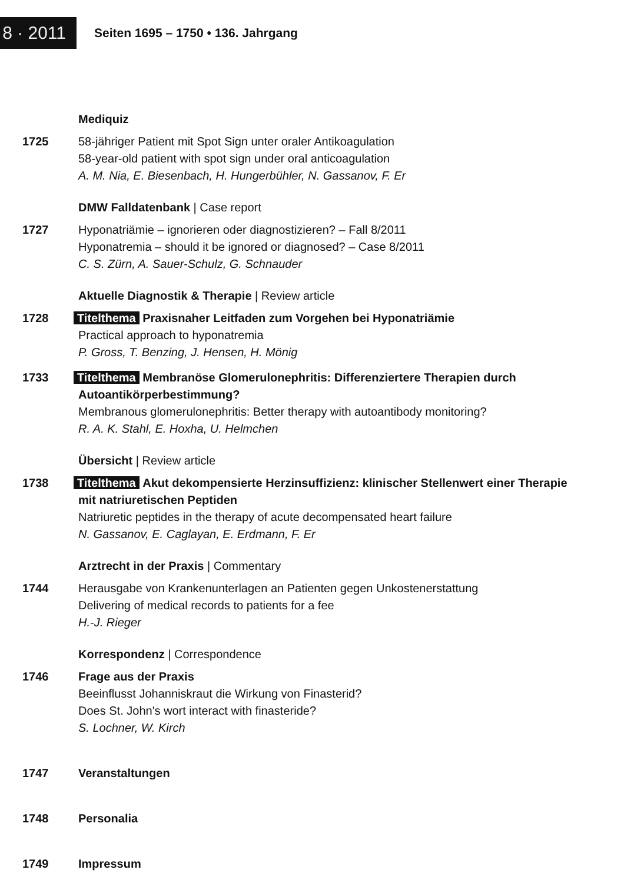8 · 2011
Seiten 1695 – 1750 • 136. Jahrgang
Mediquiz
1725 58-jähriger Patient mit Spot Sign unter oraler Antikoagulation
58-year-old patient with spot sign under oral anticoagulation
A. M. Nia, E. Biesenbach, H. Hungerbühler, N. Gassanov, F. Er
DMW Falldatenbank | Case report
1727 Hyponatriämie – ignorieren oder diagnostizieren? – Fall 8/2011
Hyponatremia – should it be ignored or diagnosed? – Case 8/2011
C. S. Zürn, A. Sauer-Schulz, G. Schnauder
Aktuelle Diagnostik & Therapie | Review article
1728 Titelthema Praxisnaher Leitfaden zum Vorgehen bei Hyponatriämie
Practical approach to hyponatremia
P. Gross, T. Benzing, J. Hensen, H. Mönig
1733 Titelthema Membranöse Glomerulonephritis: Differenziertere Therapien durch Autoantikörperbestimmung?
Membranous glomerulonephritis: Better therapy with autoantibody monitoring?
R. A. K. Stahl, E. Hoxha, U. Helmchen
Übersicht | Review article
1738 Titelthema Akut dekompensierte Herzinsuffizienz: klinischer Stellenwert einer Therapie mit natriuretischen Peptiden
Natriuretic peptides in the therapy of acute decompensated heart failure
N. Gassanov, E. Caglayan, E. Erdmann, F. Er
Arztrecht in der Praxis | Commentary
1744 Herausgabe von Krankenunterlagen an Patienten gegen Unkostenerstattung
Delivering of medical records to patients for a fee
H.-J. Rieger
Korrespondenz | Correspondence
1746 Frage aus der Praxis
Beeinflusst Johanniskraut die Wirkung von Finasterid?
Does St. John's wort interact with finasteride?
S. Lochner, W. Kirch
1747 Veranstaltungen
1748 Personalia
1749 Impressum